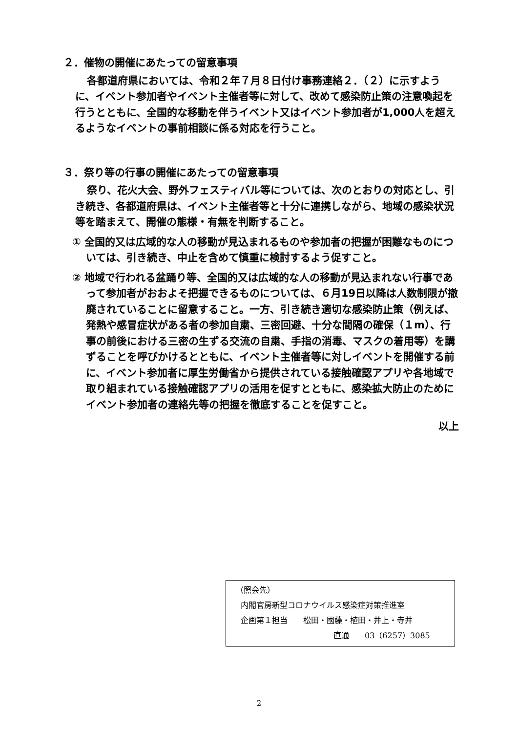２．催物の開催にあたっての留意事項
各都道府県においては、令和２年７月８日付け事務連絡２．（２）に示すように、イベント参加者やイベント主催者等に対して、改めて感染防止策の注意喚起を行うとともに、全国的な移動を伴うイベント又はイベント参加者が1,000人を超えるようなイベントの事前相談に係る対応を行うこと。
３．祭り等の行事の開催にあたっての留意事項
祭り、花火大会、野外フェスティバル等については、次のとおりの対応とし、引き続き、各都道府県は、イベント主催者等と十分に連携しながら、地域の感染状況等を踏まえて、開催の態様・有無を判断すること。
① 全国的又は広域的な人の移動が見込まれるものや参加者の把握が困難なものについては、引き続き、中止を含めて慎重に検討するよう促すこと。
② 地域で行われる盆踊り等、全国的又は広域的な人の移動が見込まれない行事であって参加者がおおよそ把握できるものについては、６月19日以降は人数制限が撤廃されていることに留意すること。一方、引き続き適切な感染防止策（例えば、発熱や感冒症状がある者の参加自粛、三密回避、十分な間隔の確保（１m）、行事の前後における三密の生ずる交流の自粛、手指の消毒、マスクの着用等）を講ずることを呼びかけるとともに、イベント主催者等に対しイベントを開催する前に、イベント参加者に厚生労働省から提供されている接触確認アプリや各地域で取り組まれている接触確認アプリの活用を促すとともに、感染拡大防止のためにイベント参加者の連絡先等の把握を徹底することを促すこと。
以上
（照会先）
内閣官房新型コロナウイルス感染症対策推進室
企画第１担当　　松田・國藤・植田・井上・寺井
直通　　03（6257）3085
2